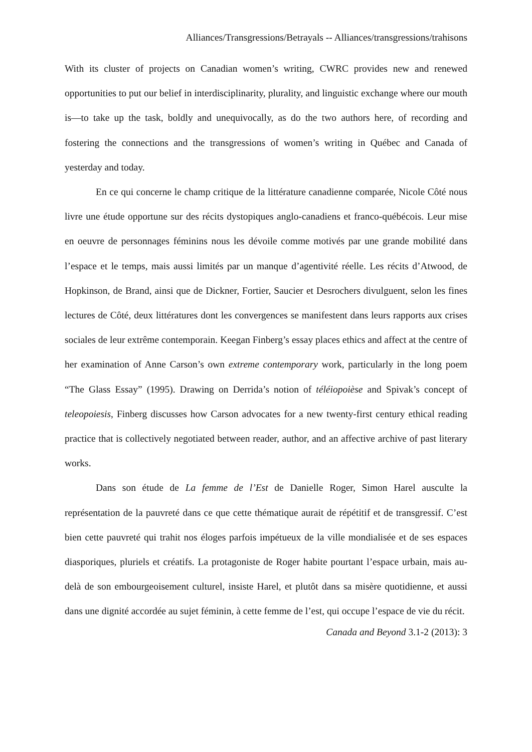Alliances/Transgressions/Betrayals -- Alliances/transgressions/trahisons
With its cluster of projects on Canadian women’s writing, CWRC provides new and renewed opportunities to put our belief in interdisciplinarity, plurality, and linguistic exchange where our mouth is—to take up the task, boldly and unequivocally, as do the two authors here, of recording and fostering the connections and the transgressions of women’s writing in Québec and Canada of yesterday and today.
En ce qui concerne le champ critique de la littérature canadienne comparée, Nicole Côté nous livre une étude opportune sur des récits dystopiques anglo-canadiens et franco-québécois. Leur mise en oeuvre de personnages féminins nous les dévoile comme motivés par une grande mobilité dans l’espace et le temps, mais aussi limités par un manque d’agentivité réelle. Les récits d’Atwood, de Hopkinson, de Brand, ainsi que de Dickner, Fortier, Saucier et Desrochers divulguent, selon les fines lectures de Côté, deux littératures dont les convergences se manifestent dans leurs rapports aux crises sociales de leur extrême contemporain. Keegan Finberg’s essay places ethics and affect at the centre of her examination of Anne Carson’s own extreme contemporary work, particularly in the long poem “The Glass Essay” (1995). Drawing on Derrida’s notion of téléiopoièse and Spivak’s concept of teleopoiesis, Finberg discusses how Carson advocates for a new twenty-first century ethical reading practice that is collectively negotiated between reader, author, and an affective archive of past literary works.
Dans son étude de La femme de l’Est de Danielle Roger, Simon Harel ausculte la représentation de la pauvreté dans ce que cette thématique aurait de répétitif et de transgressif. C’est bien cette pauvreté qui trahit nos éloges parfois impétueux de la ville mondialisée et de ses espaces diasporiques, pluriels et créatifs. La protagoniste de Roger habite pourtant l’espace urbain, mais au-delà de son embourgeoisement culturel, insiste Harel, et plutôt dans sa misère quotidienne, et aussi dans une dignité accordée au sujet féminin, à cette femme de l’est, qui occupe l’espace de vie du récit.
Canada and Beyond 3.1-2 (2013): 3